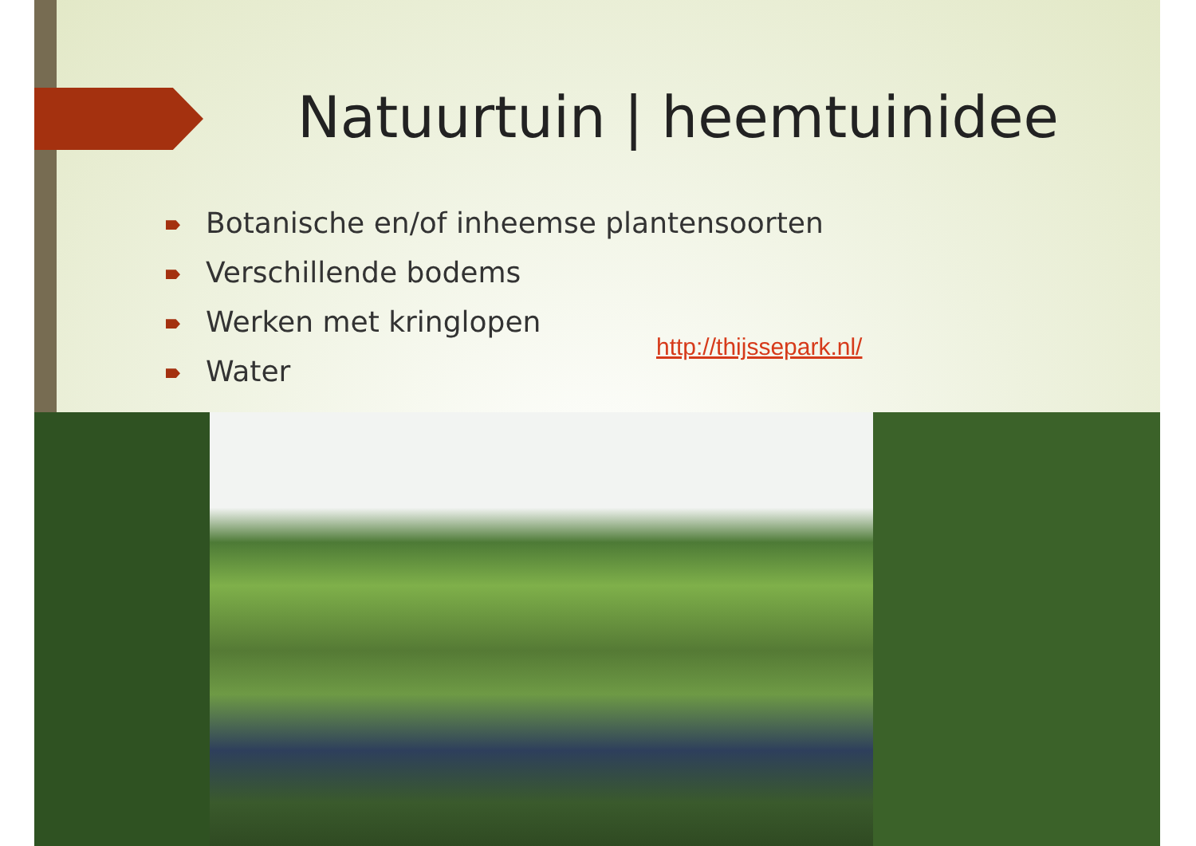Natuurtuin | heemtuinidee
Botanische en/of inheemse plantensoorten
Verschillende bodems
Werken met kringlopen
Water
http://thijssepark.nl/